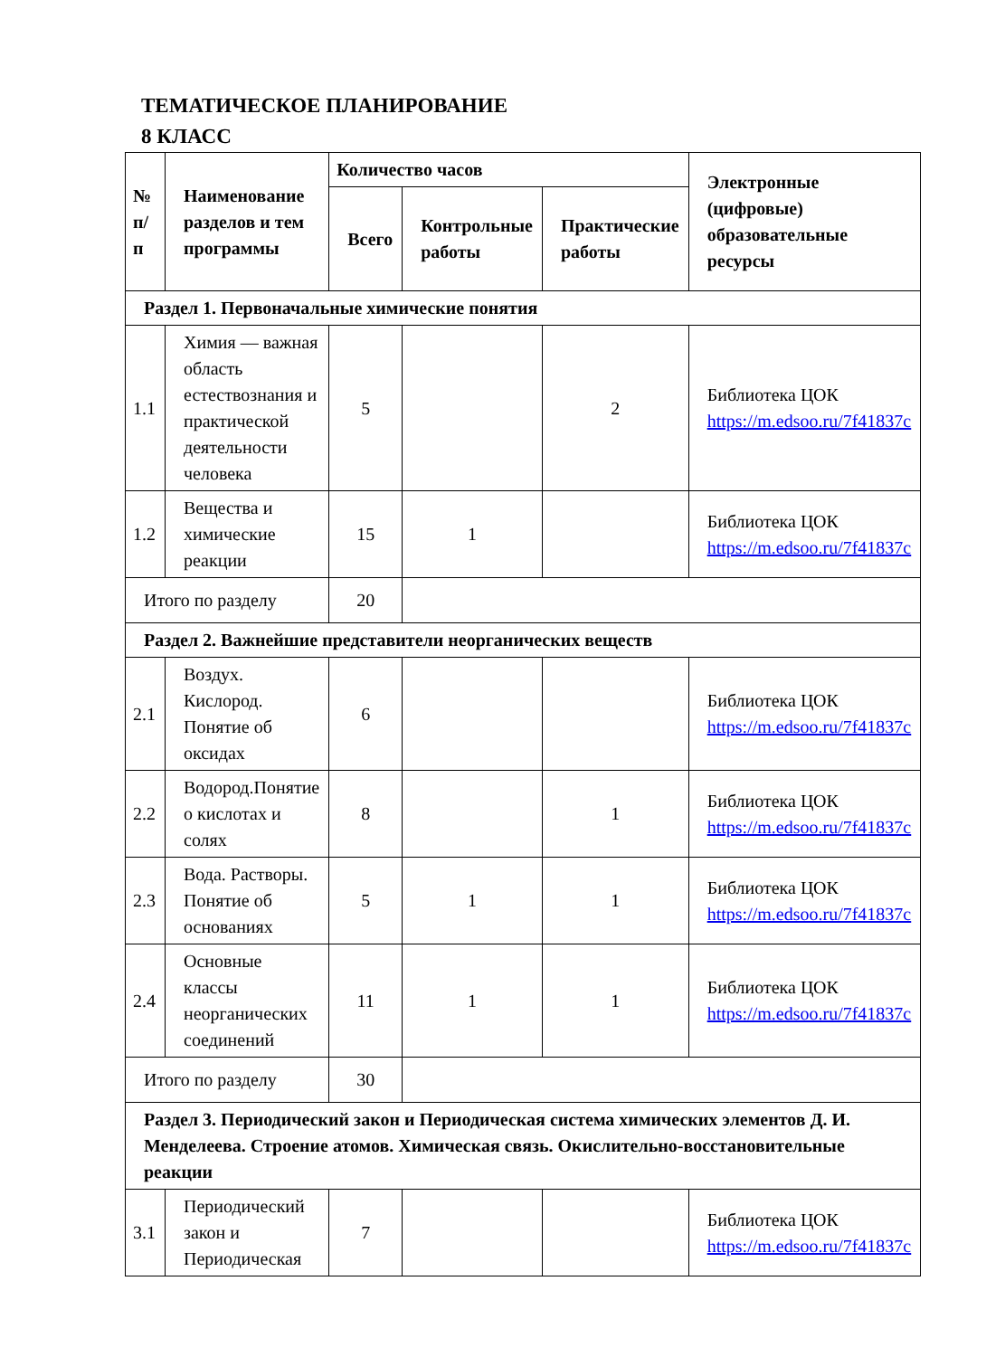ТЕМАТИЧЕСКОЕ ПЛАНИРОВАНИЕ
8 КЛАСС
| № п/п | Наименование разделов и тем программы | Количество часов | | | Электронные (цифровые) образовательные ресурсы |
| --- | --- | --- | --- | --- | --- |
| | | Всего | Контрольные работы | Практические работы | |
| Раздел 1. Первоначальные химические понятия | | | | | |
| 1.1 | Химия — важная область естествознания и практической деятельности человека | 5 | | 2 | Библиотека ЦОК https://m.edsoo.ru/7f41837c |
| 1.2 | Вещества и химические реакции | 15 | 1 | | Библиотека ЦОК https://m.edsoo.ru/7f41837c |
| Итого по разделу | | 20 | | | |
| Раздел 2. Важнейшие представители неорганических веществ | | | | | |
| 2.1 | Воздух. Кислород. Понятие об оксидах | 6 | | | Библиотека ЦОК https://m.edsoo.ru/7f41837c |
| 2.2 | Водород.Понятие о кислотах и солях | 8 | | 1 | Библиотека ЦОК https://m.edsoo.ru/7f41837c |
| 2.3 | Вода. Растворы. Понятие об основаниях | 5 | 1 | 1 | Библиотека ЦОК https://m.edsoo.ru/7f41837c |
| 2.4 | Основные классы неорганических соединений | 11 | 1 | 1 | Библиотека ЦОК https://m.edsoo.ru/7f41837c |
| Итого по разделу | | 30 | | | |
| Раздел 3. Периодический закон и Периодическая система химических элементов Д. И. Менделеева. Строение атомов. Химическая связь. Окислительно-восстановительные реакции | | | | | |
| 3.1 | Периодический закон и Периодическая | 7 | | | Библиотека ЦОК https://m.edsoo.ru/7f41837c |